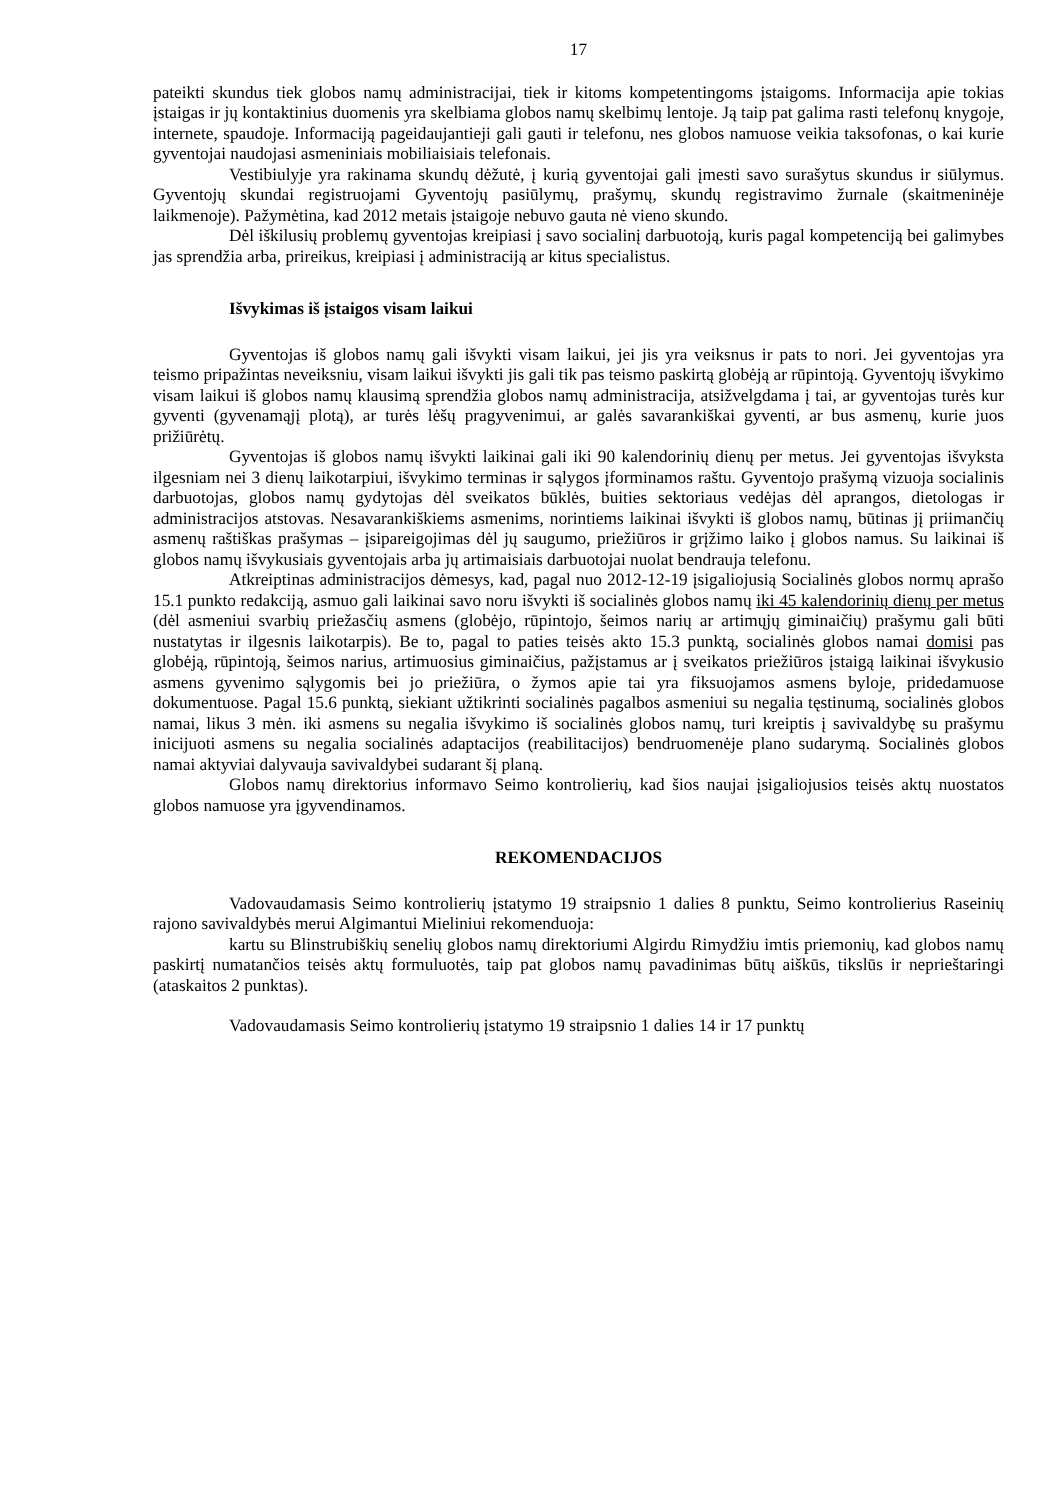17
pateikti skundus tiek globos namų administracijai, tiek ir kitoms kompetentingoms įstaigoms. Informacija apie tokias įstaigas ir jų kontaktinius duomenis yra skelbiama globos namų skelbimų lentoje. Ją taip pat galima rasti telefonų knygoje, internete, spaudoje. Informaciją pageidaujantieji gali gauti ir telefonu, nes globos namuose veikia taksofonas, o kai kurie gyventojai naudojasi asmeniniais mobiliaisiais telefonais.
Vestibiulyje yra rakinama skundų dėžutė, į kurią gyventojai gali įmesti savo surašytus skundus ir siūlymus. Gyventojų skundai registruojami Gyventojų pasiūlymų, prašymų, skundų registravimo žurnale (skaitmeninėje laikmenoje). Pažymėtina, kad 2012 metais įstaigoje nebuvo gauta nė vieno skundo.
Dėl iškilusių problemų gyventojas kreipiasi į savo socialinį darbuotoją, kuris pagal kompetenciją bei galimybes jas sprendžia arba, prireikus, kreipiasi į administraciją ar kitus specialistus.
Išvykimas iš įstaigos visam laikui
Gyventojas iš globos namų gali išvykti visam laikui, jei jis yra veiksnus ir pats to nori. Jei gyventojas yra teismo pripažintas neveiksniu, visam laikui išvykti jis gali tik pas teismo paskirtą globėją ar rūpintoją. Gyventojų išvykimo visam laikui iš globos namų klausimą sprendžia globos namų administracija, atsižvelgdama į tai, ar gyventojas turės kur gyventi (gyvenamąjį plotą), ar turės lėšų pragyvenimui, ar galės savarankiškai gyventi, ar bus asmenų, kurie juos prižiūrėtų.
Gyventojas iš globos namų išvykti laikinai gali iki 90 kalendorinių dienų per metus. Jei gyventojas išvyksta ilgesniam nei 3 dienų laikotarpiui, išvykimo terminas ir sąlygos įforminamos raštu. Gyventojo prašymą vizuoja socialinis darbuotojas, globos namų gydytojas dėl sveikatos būklės, buities sektoriaus vedėjas dėl aprangos, dietologas ir administracijos atstovas. Nesavarankiškiems asmenims, norintiems laikinai išvykti iš globos namų, būtinas jį priimančių asmenų raštiškas prašymas – įsipareigojimas dėl jų saugumo, priežiūros ir grįžimo laiko į globos namus. Su laikinai iš globos namų išvykusiais gyventojais arba jų artimaisiais darbuotojai nuolat bendrauja telefonu.
Atkreiptinas administracijos dėmesys, kad, pagal nuo 2012-12-19 įsigaliojusią Socialinės globos normų aprašo 15.1 punkto redakciją, asmuo gali laikinai savo noru išvykti iš socialinės globos namų iki 45 kalendorinių dienų per metus (dėl asmeniui svarbių priežasčių asmens (globėjo, rūpintojo, šeimos narių ar artimųjų giminaičių) prašymu gali būti nustatytas ir ilgesnis laikotarpis). Be to, pagal to paties teisės akto 15.3 punktą, socialinės globos namai domisi pas globėją, rūpintoją, šeimos narius, artimuosius giminaičius, pažįstamus ar į sveikatos priežiūros įstaigą laikinai išvykusio asmens gyvenimo sąlygomis bei jo priežiūra, o žymos apie tai yra fiksuojamos asmens byloje, pridedamuose dokumentuose. Pagal 15.6 punktą, siekiant užtikrinti socialinės pagalbos asmeniui su negalia tęstinumą, socialinės globos namai, likus 3 mėn. iki asmens su negalia išvykimo iš socialinės globos namų, turi kreiptis į savivaldybę su prašymu inicijuoti asmens su negalia socialinės adaptacijos (reabilitacijos) bendruomenėje plano sudarymą. Socialinės globos namai aktyviai dalyvauja savivaldybei sudarant šį planą.
Globos namų direktorius informavo Seimo kontrolierių, kad šios naujai įsigaliojusios teisės aktų nuostatos globos namuose yra įgyvendinamos.
REKOMENDACIJOS
Vadovaudamasis Seimo kontrolierių įstatymo 19 straipsnio 1 dalies 8 punktu, Seimo kontrolierius Raseinių rajono savivaldybės merui Algimantui Mieliniui rekomenduoja:
kartu su Blinstrubiškių senelių globos namų direktoriumi Algirdu Rimydžiu imtis priemonių, kad globos namų paskirtį numatančios teisės aktų formuluotės, taip pat globos namų pavadinimas būtų aiškūs, tikslūs ir neprieštaringi (ataskaitos 2 punktas).
Vadovaudamasis Seimo kontrolierių įstatymo 19 straipsnio 1 dalies 14 ir 17 punktų